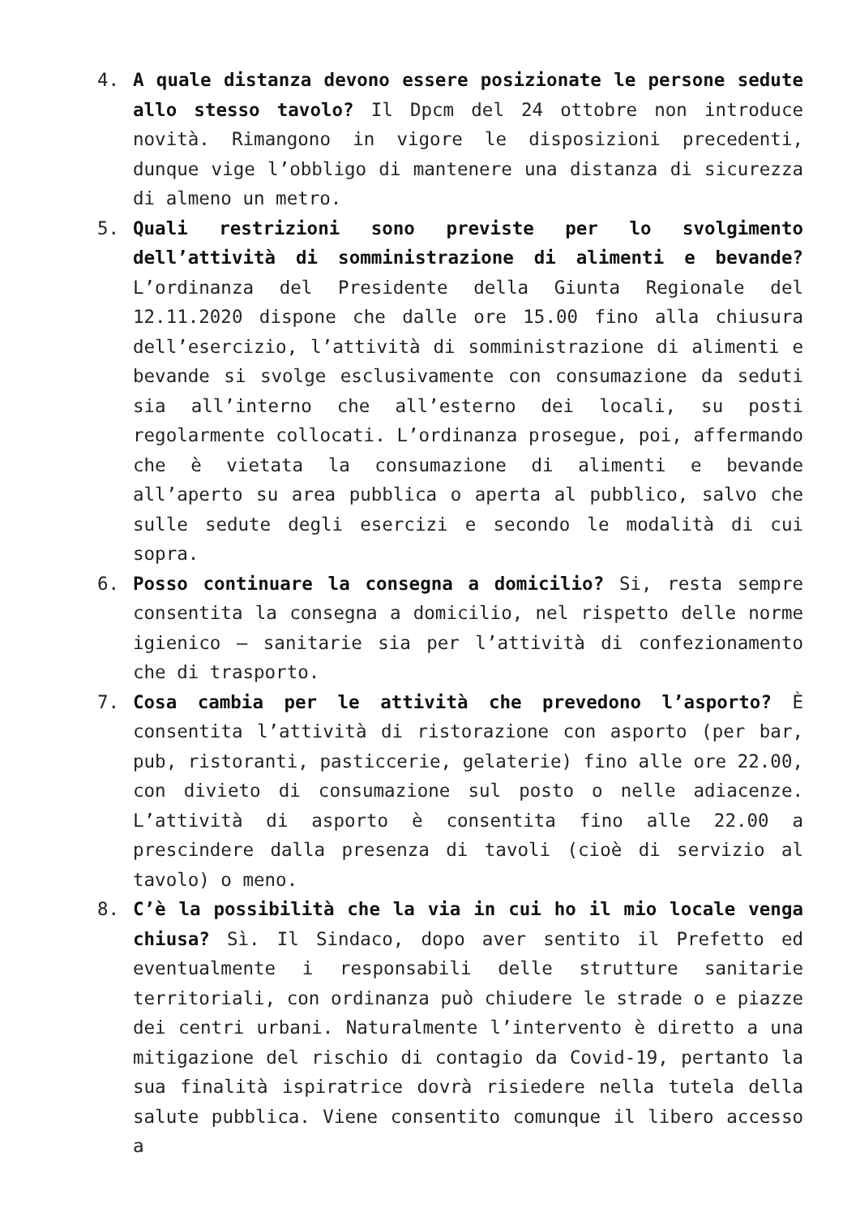4. A quale distanza devono essere posizionate le persone sedute allo stesso tavolo? Il Dpcm del 24 ottobre non introduce novità. Rimangono in vigore le disposizioni precedenti, dunque vige l’obbligo di mantenere una distanza di sicurezza di almeno un metro.
5. Quali restrizioni sono previste per lo svolgimento dell’attività di somministrazione di alimenti e bevande? L’ordinanza del Presidente della Giunta Regionale del 12.11.2020 dispone che dalle ore 15.00 fino alla chiusura dell’esercizio, l’attività di somministrazione di alimenti e bevande si svolge esclusivamente con consumazione da seduti sia all’interno che all’esterno dei locali, su posti regolarmente collocati. L’ordinanza prosegue, poi, affermando che è vietata la consumazione di alimenti e bevande all’aperto su area pubblica o aperta al pubblico, salvo che sulle sedute degli esercizi e secondo le modalità di cui sopra.
6. Posso continuare la consegna a domicilio? Si, resta sempre consentita la consegna a domicilio, nel rispetto delle norme igienico – sanitarie sia per l’attività di confezionamento che di trasporto.
7. Cosa cambia per le attività che prevedono l’asporto? È consentita l’attività di ristorazione con asporto (per bar, pub, ristoranti, pasticcerie, gelaterie) fino alle ore 22.00, con divieto di consumazione sul posto o nelle adiacenze. L’attività di asporto è consentita fino alle 22.00 a prescindere dalla presenza di tavoli (cioè di servizio al tavolo) o meno.
8. C’è la possibilità che la via in cui ho il mio locale venga chiusa? Sì. Il Sindaco, dopo aver sentito il Prefetto ed eventualmente i responsabili delle strutture sanitarie territoriali, con ordinanza può chiudere le strade o e piazze dei centri urbani. Naturalmente l’intervento è diretto a una mitigazione del rischio di contagio da Covid-19, pertanto la sua finalità ispiratrice dovrà risiedere nella tutela della salute pubblica. Viene consentito comunque il libero accesso a